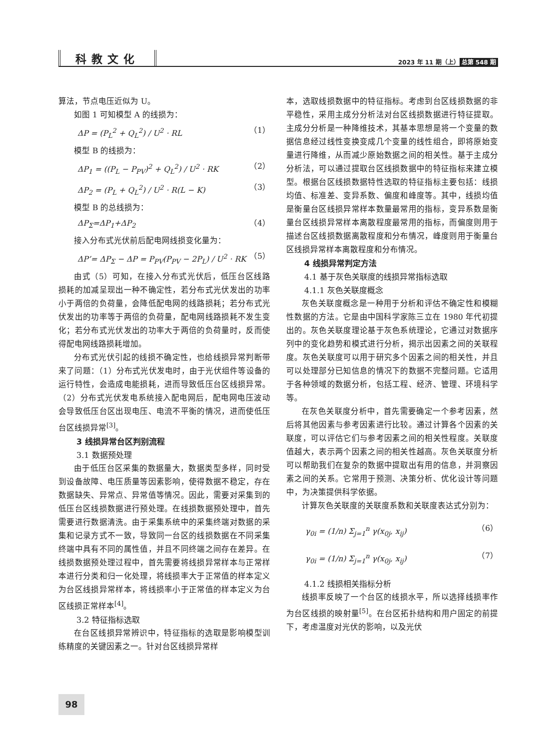科教文化
2023 年 11 期（上） 总第 548 期
算法，节点电压近似为 U。
如图 1 可知模型 A 的线损为：
ΔP = (P<sub>L</sub><sup>2</sup> + Q<sub>L</sub><sup>2</sup>) / U<sup>2</sup> · RL （1）
模型 B 的线损为：
ΔP<sub>1</sub> = ((P<sub>L</sub> − P<sub>PV</sub>)<sup>2</sup> + Q<sub>L</sub><sup>2</sup>) / U<sup>2</sup> · RK （2）
ΔP<sub>2</sub> = (P<sub>L</sub> + Q<sub>L</sub><sup>2</sup>) / U<sup>2</sup> · R(L − K) （3）
模型 B 的总线损为：
ΔP<sub>Σ</sub>=ΔP<sub>1</sub>+ΔP<sub>2</sub> （4）
接入分布式光伏前后配电网线损变化量为：
ΔP’= ΔP<sub>Σ</sub> − ΔP = P<sub>PV</sub>(P<sub>PV</sub> − 2P<sub>L</sub>) / U<sup>2</sup> · RK （5）
由式（5）可知，在接入分布式光伏后，低压台区线路损耗的加减呈现出一种不确定性，若分布式光伏发出的功率小于两倍的负荷量，会降低配电网的线路损耗；若分布式光伏发出的功率等于两倍的负荷量，配电网线路损耗不发生变化；若分布式光伏发出的功率大于两倍的负荷量时，反而使得配电网线路损耗增加。
分布式光伏引起的线损不确定性，也给线损异常判断带来了问题：（1）分布式光伏发电时，由于光伏组件等设备的运行特性，会造成电能损耗，进而导致低压台区线损异常。（2）分布式光伏发电系统接入配电网后，配电网电压波动会导致低压台区出现电压、电流不平衡的情况，进而使低压台区线损异常<sup>[3]</sup>。
3 线损异常台区判别流程
3.1 数据预处理
由于低压台区采集的数据量大，数据类型多样，同时受到设备故障、电压质量等因素影响，使得数据不稳定，存在数据缺失、异常点、异常值等情况。因此，需要对采集到的低压台区线损数据进行预处理。在线损数据预处理中，首先需要进行数据清洗。由于采集系统中的采集终端对数据的采集和记录方式不一致，导致同一台区的线损数据在不同采集终端中具有不同的属性值，并且不同终端之间存在差异。在线损数据预处理过程中，首先需要将线损异常样本与正常样本进行分类和归一化处理，将线损率大于正常值的样本定义为台区线损异常样本，将线损率小于正常值的样本定义为台区线损正常样本<sup>[4]</sup>。
3.2 特征指标选取
在台区线损异常辨识中，特征指标的选取是影响模型训练精度的关键因素之一。针对台区线损异常样
本，选取线损数据中的特征指标。考虑到台区线损数据的非平稳性，采用主成分分析法对台区线损数据进行特征提取。主成分分析是一种降维技术，其基本思想是将一个变量的数据信息经过线性变换变成几个变量的线性组合，即将原始变量进行降维，从而减少原始数据之间的相关性。基于主成分分析法，可以通过提取台区线损数据中的特征指标来建立模型。根据台区线损数据特性选取的特征指标主要包括：线损均值、标准差、变异系数、偏度和峰度等。其中，线损均值是衡量台区线损异常样本数量最常用的指标，变异系数是衡量台区线损异常样本离散程度最常用的指标，而偏度则用于描述台区线损数据离散程度和分布情况，峰度则用于衡量台区线损异常样本离散程度和分布情况。
4 线损异常判定方法
4.1 基于灰色关联度的线损异常指标选取
4.1.1 灰色关联度概念
灰色关联度概念是一种用于分析和评估不确定性和模糊性数据的方法。它是由中国科学家陈三立在 1980 年代初提出的。灰色关联度理论基于灰色系统理论，它通过对数据序列中的变化趋势和模式进行分析，揭示出因素之间的关联程度。灰色关联度可以用于研究多个因素之间的相关性，并且可以处理部分已知信息的情况下的数据不完整问题。它适用于各种领域的数据分析，包括工程、经济、管理、环境科学等。
在灰色关联度分析中，首先需要确定一个参考因素，然后将其他因素与参考因素进行比较。通过计算各个因素的关联度，可以评估它们与参考因素之间的相关性程度。关联度值越大，表示两个因素之间的相关性越高。灰色关联度分析可以帮助我们在复杂的数据中提取出有用的信息，并洞察因素之间的关系。它常用于预测、决策分析、优化设计等问题中，为决策提供科学依据。
计算灰色关联度的关联度系数和关联度表达式分别为：
γ<sub>0i</sub> = (1/n) Σ<sub>j=1</sub><sup>n</sup> γ(x<sub>0j</sub>, x<sub>ij</sub>) （6）
γ<sub>0i</sub> = (1/n) Σ<sub>j=1</sub><sup>n</sup> γ(x<sub>0j</sub>, x<sub>ij</sub>) （7）
4.1.2 线损相关指标分析
线损率反映了一个台区的线损水平，所以选择线损率作为台区线损的映射量<sup>[5]</sup>。在台区拓扑结构和用户固定的前提下，考虑温度对光伏的影响，以及光伏
98